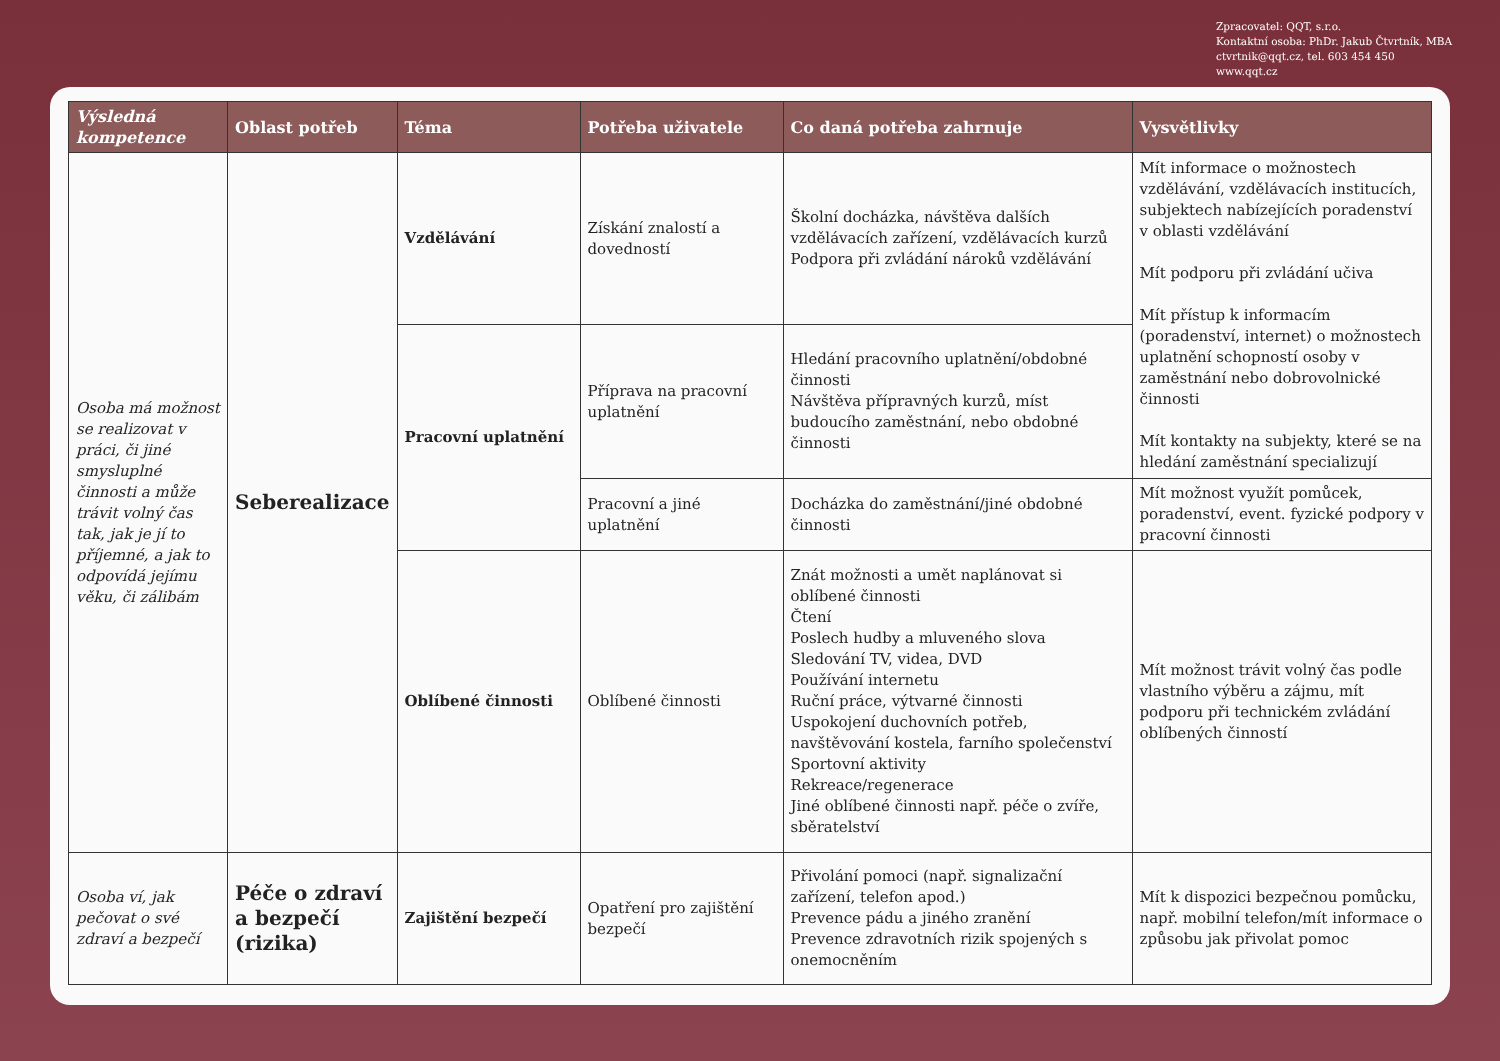Zpracovatel: QQT, s.r.o.
Kontaktní osoba: PhDr. Jakub Čtvrtník, MBA
ctvrtnik@qqt.cz, tel. 603 454 450
www.qqt.cz
| Výsledná kompetence | Oblast potřeb | Téma | Potřeba uživatele | Co daná potřeba zahrnuje | Vysvětlivky |
| --- | --- | --- | --- | --- | --- |
| Osoba má možnost se realizovat v práci, či jiné smysluplné činnosti a může trávit volný čas tak, jak je jí to příjemné, a jak to odpovídá jejímu věku, či zálibám | Seberealizace | Vzdělávání | Získání znalostí a dovedností | Školní docházka, návštěva dalších vzdělávacích zařízení, vzdělávacích kurzů Podpora při zvládání nároků vzdělávání | Mít informace o možnostech vzdělávání, vzdělávacích institucích, subjektech nabízejících poradenství v oblasti vzdělávání Mít podporu při zvládání učiva Mít přístup k informacím (poradenství, internet) o možnostech uplatnění schopností osoby v zaměstnání nebo dobrovolnické činnosti Mít kontakty na subjekty, které se na hledání zaměstnání specializují |
| | | Pracovní uplatnění | Příprava na pracovní uplatnění | Hledání pracovního uplatnění/obdobné činnosti Návštěva přípravných kurzů, míst budoucího zaměstnání, nebo obdobné činnosti | |
| | | | Pracovní a jiné uplatnění | Docházka do zaměstnání/jiné obdobné činnosti | Mít možnost využít pomůcek, poradenství, event. fyzické podpory v pracovní činnosti |
| | | Oblíbené činnosti | Oblíbené činnosti | Znát možnosti a umět naplánovat si oblíbené činnosti Čtení Poslech hudby a mluveného slova Sledování TV, videa, DVD Používání internetu Ruční práce, výtvarné činnosti Uspokojení duchovních potřeb, navštěvování kostela, farního společenství Sportovní aktivity Rekreace/regenerace Jiné oblíbené činnosti např. péče o zvíře, sběratelství | Mít možnost trávit volný čas podle vlastního výběru a zájmu, mít podporu při technickém zvládání oblíbených činností |
| Osoba ví, jak pečovat o své zdraví a bezpečí | Péče o zdraví a bezpečí (rizika) | Zajištění bezpečí | Opatření pro zajištění bezpečí | Přivolání pomoci (např. signalizační zařízení, telefon apod.) Prevence pádu a jiného zranění Prevence zdravotních rizik spojených s onemocněním | Mít k dispozici bezpečnou pomůcku, např. mobilní telefon/mít informace o způsobu jak přivolat pomoc |